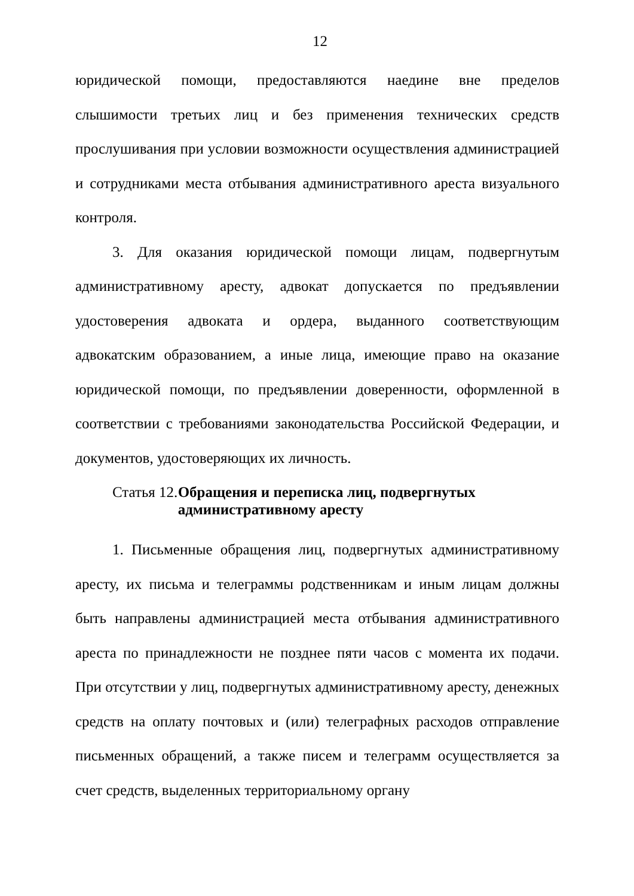12
юридической помощи, предоставляются наедине вне пределов слышимости третьих лиц и без применения технических средств прослушивания при условии возможности осуществления администрацией и сотрудниками места отбывания административного ареста визуального контроля.
3. Для оказания юридической помощи лицам, подвергнутым административному аресту, адвокат допускается по предъявлении удостоверения адвоката и ордера, выданного соответствующим адвокатским образованием, а иные лица, имеющие право на оказание юридической помощи, по предъявлении доверенности, оформленной в соответствии с требованиями законодательства Российской Федерации, и документов, удостоверяющих их личность.
Статья 12.
Обращения и переписка лиц, подвергнутых административному аресту
1. Письменные обращения лиц, подвергнутых административному аресту, их письма и телеграммы родственникам и иным лицам должны быть направлены администрацией места отбывания административного ареста по принадлежности не позднее пяти часов с момента их подачи. При отсутствии у лиц, подвергнутых административному аресту, денежных средств на оплату почтовых и (или) телеграфных расходов отправление письменных обращений, а также писем и телеграмм осуществляется за счет средств, выделенных территориальному органу